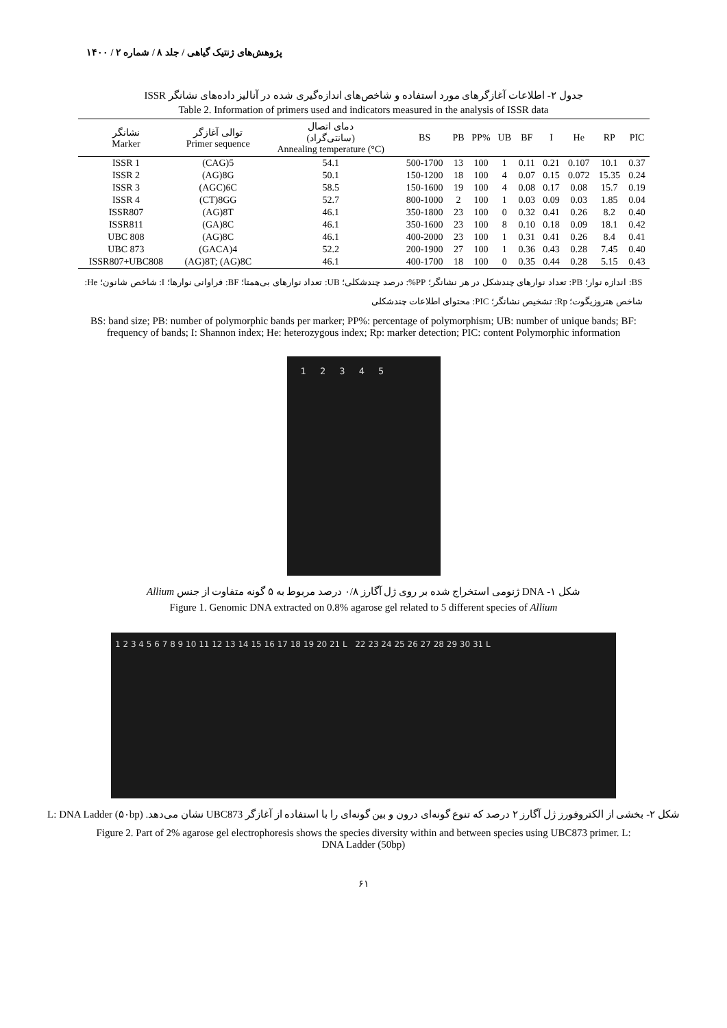پژوهش‌های ژنتیک گیاهی / جلد ۸ / شماره ۲ / ۱۴۰۰
جدول ۲- اطلاعات آغازگرهای مورد استفاده و شاخص‌های اندازه‌گیری شده در آنالیز داده‌های نشانگر ISSR
Table 2. Information of primers used and indicators measured in the analysis of ISSR data
| نشانگر Marker | توالی آغازگر Primer sequence | دمای اتصال (سانتی‌گراد) Annealing temperature (°C) | BS | PB | PP% | UB | BF | I | He | RP | PIC |
| --- | --- | --- | --- | --- | --- | --- | --- | --- | --- | --- | --- |
| ISSR 1 | (CAG)5 | 54.1 | 500-1700 | 13 | 100 | 1 | 0.11 | 0.21 | 0.107 | 10.1 | 0.37 |
| ISSR 2 | (AG)8G | 50.1 | 150-1200 | 18 | 100 | 4 | 0.07 | 0.15 | 0.072 | 15.35 | 0.24 |
| ISSR 3 | (AGC)6C | 58.5 | 150-1600 | 19 | 100 | 4 | 0.08 | 0.17 | 0.08 | 15.7 | 0.19 |
| ISSR 4 | (CT)8GG | 52.7 | 800-1000 | 2 | 100 | 1 | 0.03 | 0.09 | 0.03 | 1.85 | 0.04 |
| ISSR807 | (AG)8T | 46.1 | 350-1800 | 23 | 100 | 0 | 0.32 | 0.41 | 0.26 | 8.2 | 0.40 |
| ISSR811 | (GA)8C | 46.1 | 350-1600 | 23 | 100 | 8 | 0.10 | 0.18 | 0.09 | 18.1 | 0.42 |
| UBC 808 | (AG)8C | 46.1 | 400-2000 | 23 | 100 | 1 | 0.31 | 0.41 | 0.26 | 8.4 | 0.41 |
| UBC 873 | (GACA)4 | 52.2 | 200-1900 | 27 | 100 | 1 | 0.36 | 0.43 | 0.28 | 7.45 | 0.40 |
| ISSR807+UBC808 | (AG)8T; (AG)8C | 46.1 | 400-1700 | 18 | 100 | 0 | 0.35 | 0.44 | 0.28 | 5.15 | 0.43 |
BS: اندازه نوار؛ PB: تعداد نوارهای چندشکل در هر نشانگر؛ PP%: درصد چندشکلی؛ UB: تعداد نوارهای بی‌همتا؛ BF: فراوانی نوارها؛ I: شاخص شانون؛ He: شاخص هتروزیگوت؛ Rp: تشخیص نشانگر؛ PIC: محتوای اطلاعات چندشکلی
BS: band size; PB: number of polymorphic bands per marker; PP%: percentage of polymorphism; UB: number of unique bands; BF: frequency of bands; I: Shannon index; He: heterozygous index; Rp: marker detection; PIC: content Polymorphic information
1 2 3 4 5
شکل ۱- DNA ژنومی استخراج شده بر روی ژل آگارز ۰/۸ درصد مربوط به ۵ گونه متفاوت از جنس Allium
Figure 1. Genomic DNA extracted on 0.8% agarose gel related to 5 different species of Allium
1 2 3 4 5 6 7 8 9 10 11 12 13 14 15 16 17 18 19 20 21 L 22 23 24 25 26 27 28 29 30 31 L
شکل ۲- بخشی از الکتروفورز ژل آگارز ۲ درصد که تنوع گونه‌ای درون و بین گونه‌ای را با استفاده از آغازگر UBC873 نشان می‌دهد. L: DNA Ladder (۵۰bp)
Figure 2. Part of 2% agarose gel electrophoresis shows the species diversity within and between species using UBC873 primer. L: DNA Ladder (50bp)
۶۱